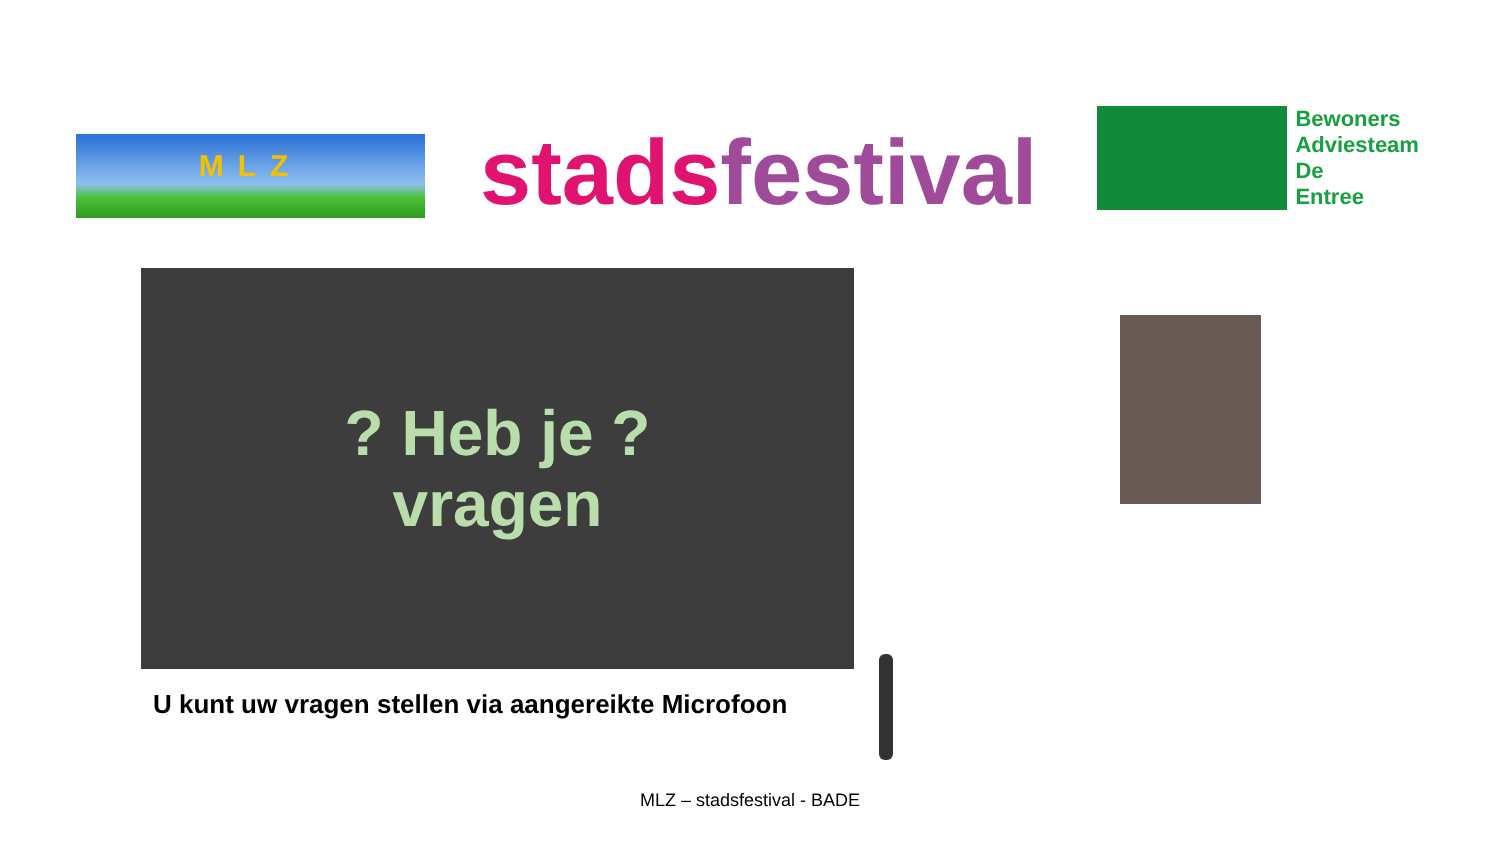MLZ
stads festival
Bewoners
Adviesteam
De
Entree
? Heb je ?
vragen
U kunt uw vragen stellen via aangereikte Microfoon
MLZ – stadsfestival - BADE